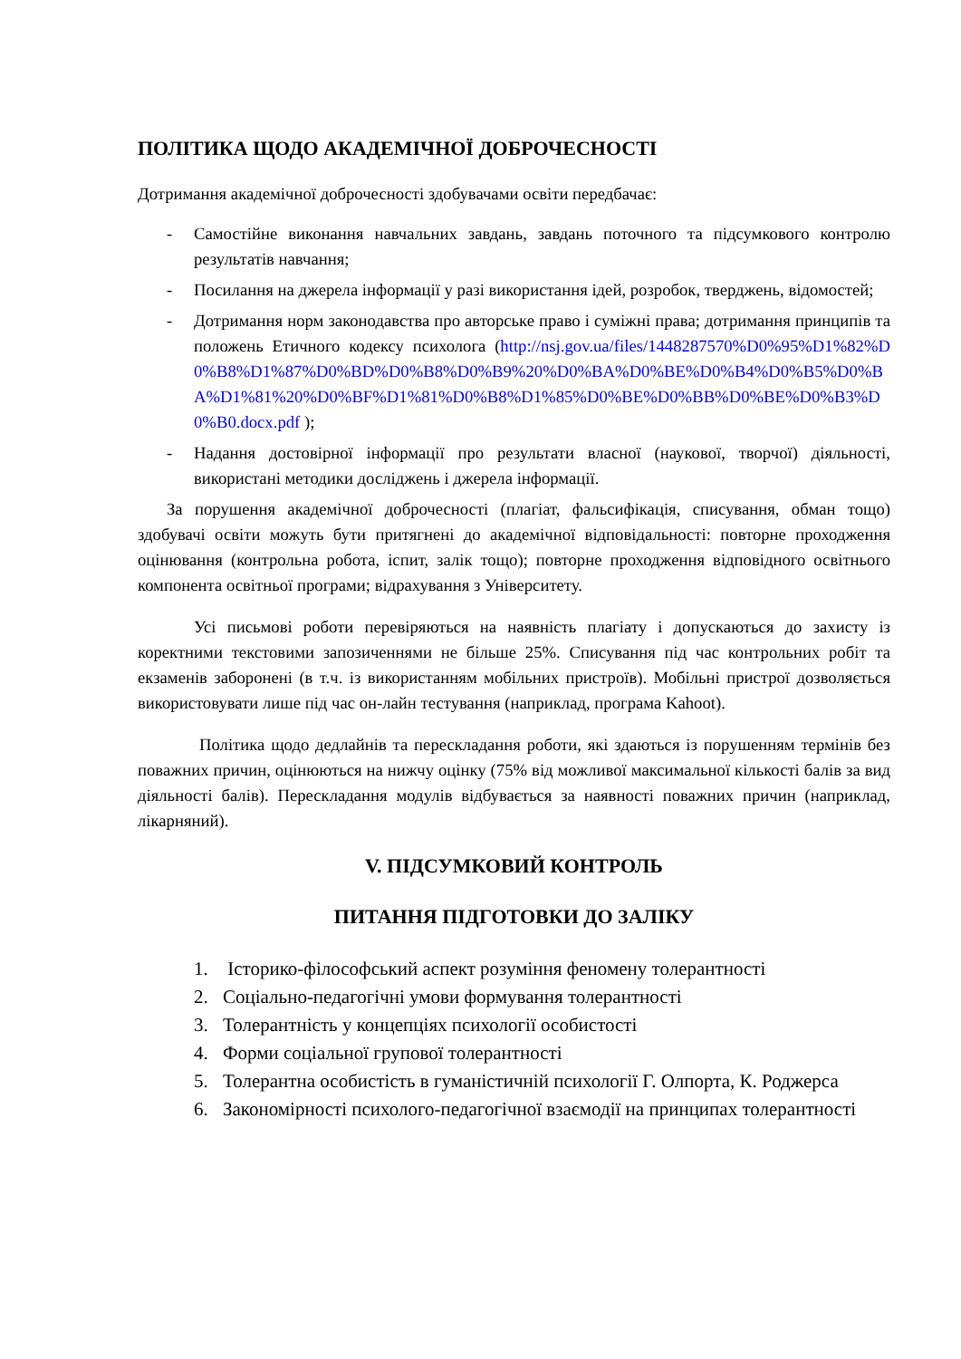ПОЛІТИКА ЩОДО АКАДЕМІЧНОЇ ДОБРОЧЕСНОСТІ
Дотримання академічної доброчесності здобувачами освіти передбачає:
- Самостійне виконання навчальних завдань, завдань поточного та підсумкового контролю результатів навчання;
- Посилання на джерела інформації у разі використання ідей, розробок, тверджень, відомостей;
- Дотримання норм законодавства про авторське право і суміжні права; дотримання принципів та положень Етичного кодексу психолога (http://nsj.gov.ua/files/1448287570%D0%95%D1%82%D0%B8%D1%87%D0%BD%D0%B8%D0%B9%20%D0%BA%D0%BE%D0%B4%D0%B5%D0%BA%D1%81%20%D0%BF%D1%81%D0%B8%D1%85%D0%BE%D0%BB%D0%BE%D0%B3%D0%B0.docx.pdf );
- Надання достовірної інформації про результати власної (наукової, творчої) діяльності, використані методики досліджень і джерела інформації.
За порушення академічної доброчесності (плагіат, фальсифікація, списування, обман тощо) здобувачі освіти можуть бути притягнені до академічної відповідальності: повторне проходження оцінювання (контрольна робота, іспит, залік тощо); повторне проходження відповідного освітнього компонента освітньої програми; відрахування з Університету.
Усі письмові роботи перевіряються на наявність плагіату і допускаються до захисту із коректними текстовими запозиченнями не більше 25%. Списування під час контрольних робіт та екзаменів заборонені (в т.ч. із використанням мобільних пристроїв). Мобільні пристрої дозволяється використовувати лише під час он-лайн тестування (наприклад, програма Kahoot).
Політика щодо дедлайнів та перескладання роботи, які здаються із порушенням термінів без поважних причин, оцінюються на нижчу оцінку (75% від можливої максимальної кількості балів за вид діяльності балів). Перескладання модулів відбувається за наявності поважних причин (наприклад, лікарняний).
V. ПІДСУМКОВИЙ КОНТРОЛЬ
ПИТАННЯ ПІДГОТОВКИ ДО ЗАЛІКУ
1. Історико-філософський аспект розуміння феномену толерантності
2. Соціально-педагогічні умови формування толерантності
3. Толерантність у концепціях психології особистості
4. Форми соціальної групової толерантності
5. Толерантна особистість в гуманістичній психології Г. Олпорта, К. Роджерса
6. Закономірності психолого-педагогічної взаємодії на принципах толерантності